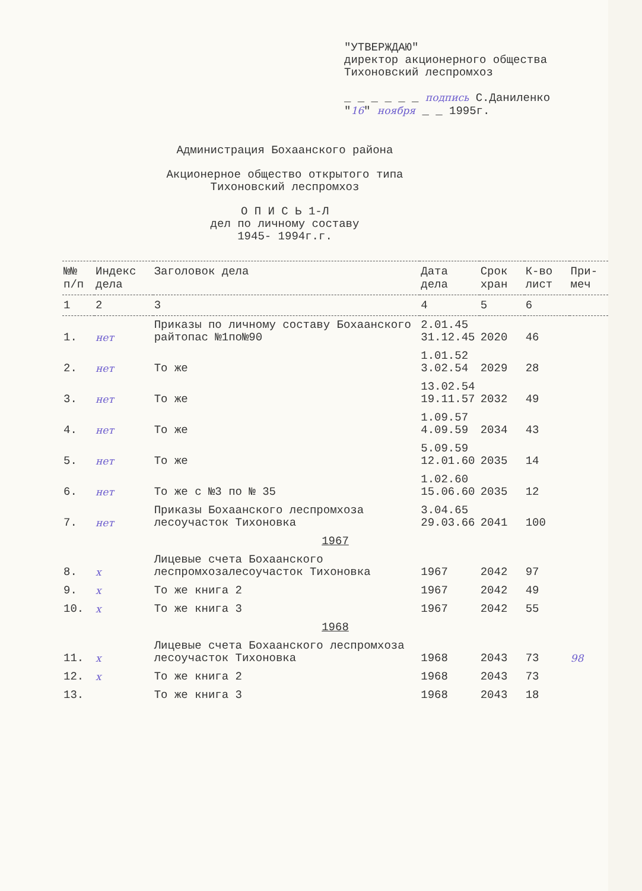"УТВЕРЖДАЮ"
директор акционерного общества
Тихоновский леспромхоз
_ _ _ _ _ _ подпись С.Даниленко
"16" ноября _ _ 1995г.
Администрация Бохаанского района
Акционерное общество открытого типа
Тихоновский леспромхоз
О П И С Ь 1-Л
дел по личному составу
1945- 1994г.г.
| №№ п/п | Индекс дела | Заголовок дела | Дата дела | Срок хран | К-во лист | При-меч |
| --- | --- | --- | --- | --- | --- | --- |
| 1 | 2 | 3 | 4 | 5 | 6 | |
| 1. | нет | Приказы по личному составу Бохаанского райтопас №1по№90 | 2.01.45 31.12.45 | 2020 | 46 | |
| 2. | нет | То же | 1.01.52 3.02.54 | 2029 | 28 | |
| 3. | нет | То же | 13.02.54 19.11.57 | 2032 | 49 | |
| 4. | нет | То же | 1.09.57 4.09.59 | 2034 | 43 | |
| 5. | нет | То же | 5.09.59 12.01.60 | 2035 | 14 | |
| 6. | нет | То же с №3 по № 35 | 1.02.60 15.06.60 | 2035 | 12 | |
| 7. | нет | Приказы Бохаанского леспромхоза лесоучасток Тихоновка | 3.04.65 29.03.66 | 2041 | 100 | |
| 1967 | | | | | | |
| 8. | х | Лицевые счета Бохаанского леспромхозалесоучасток Тихоновка | 1967 | 2042 | 97 | |
| 9. | х | То же книга 2 | 1967 | 2042 | 49 | |
| 10. | х | То же книга 3 | 1967 | 2042 | 55 | |
| 1968 | | | | | | |
| 11. | х | Лицевые счета Бохаанского леспромхоза лесоучасток Тихоновка | 1968 | 2043 | 73 | 98 |
| 12. | х | То же книга 2 | 1968 | 2043 | 73 | |
| 13. | | То же книга 3 | 1968 | 2043 | 18 | |